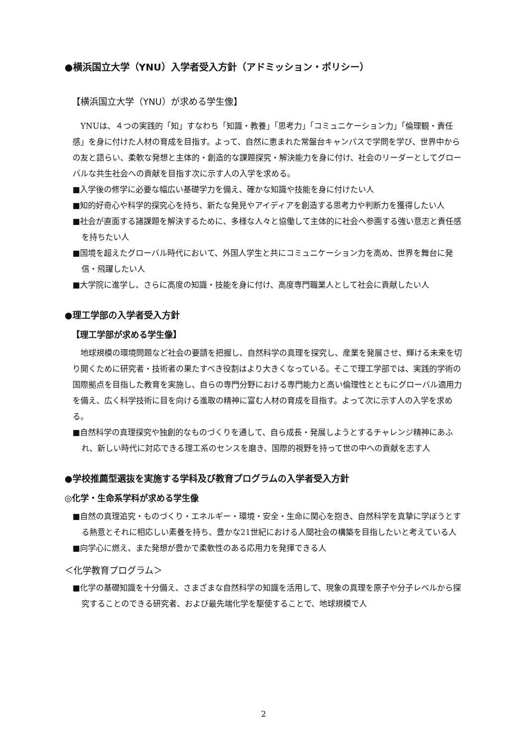●横浜国立大学（YNU）入学者受入方針（アドミッション・ポリシー）
【横浜国立大学（YNU）が求める学生像】
YNUは、４つの実践的「知」すなわち「知識・教養」「思考力」「コミュニケーション力」「倫理観・責任感」を身に付けた人材の育成を目指す。よって、自然に恵まれた常盤台キャンパスで学問を学び、世界中からの友と語らい、柔軟な発想と主体的・創造的な課題探究・解決能力を身に付け、社会のリーダーとしてグローバルな共生社会への貢献を目指す次に示す人の入学を求める。
■入学後の修学に必要な幅広い基礎学力を備え、確かな知識や技能を身に付けたい人
■知的好奇心や科学的探究心を持ち、新たな発見やアイディアを創造する思考力や判断力を獲得したい人
■社会が直面する諸課題を解決するために、多様な人々と協働して主体的に社会へ参画する強い意志と責任感を持ちたい人
■国境を超えたグローバル時代において、外国人学生と共にコミュニケーション力を高め、世界を舞台に発信・飛躍したい人
■大学院に進学し、さらに高度の知識・技能を身に付け、高度専門職業人として社会に貢献したい人
●理工学部の入学者受入方針
【理工学部が求める学生像】
地球規模の環境問題など社会の要請を把握し、自然科学の真理を探究し、産業を発展させ、輝ける未来を切り開くために研究者・技術者の果たすべき役割はより大きくなっている。そこで理工学部では、実践的学術の国際拠点を目指した教育を実施し、自らの専門分野における専門能力と高い倫理性とともにグローバル適用力を備え、広く科学技術に目を向ける進取の精神に富む人材の育成を目指す。よって次に示す人の入学を求める。
■自然科学の真理探究や独創的なものづくりを通して、自ら成長・発展しようとするチャレンジ精神にあふれ、新しい時代に対応できる理工系のセンスを磨き、国際的視野を持って世の中への貢献を志す人
●学校推薦型選抜を実施する学科及び教育プログラムの入学者受入方針
◎化学・生命系学科が求める学生像
■自然の真理追究・ものづくり・エネルギー・環境・安全・生命に関心を抱き、自然科学を真摯に学ぼうとする熱意とそれに相応しい素養を持ち、豊かな21世紀における人間社会の構築を目指したいと考えている人
■向学心に燃え、また発想が豊かで柔軟性のある応用力を発揮できる人
＜化学教育プログラム＞
■化学の基礎知識を十分備え、さまざまな自然科学の知識を活用して、現象の真理を原子や分子レベルから探究することのできる研究者、および最先端化学を駆使することで、地球規模で人
2